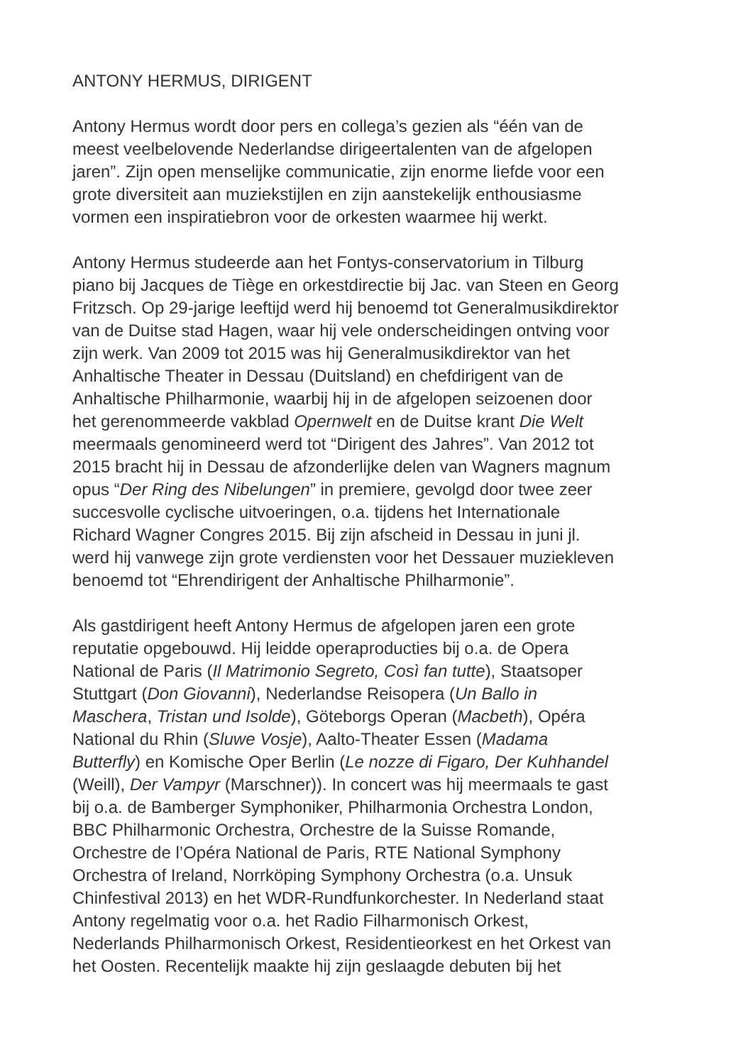ANTONY HERMUS, DIRIGENT
Antony Hermus wordt door pers en collega’s gezien als “één van de
meest veelbelovende Nederlandse dirigeertalenten van de afgelopen
jaren”. Zijn open menselijke communicatie, zijn enorme liefde voor een
grote diversiteit aan muziekstijlen en zijn aanstekelijk enthousiasme
vormen een inspiratiebron voor de orkesten waarmee hij werkt.
Antony Hermus studeerde aan het Fontys-conservatorium in Tilburg
piano bij Jacques de Tiège en orkestdirectie bij Jac. van Steen en Georg
Fritzsch. Op 29-jarige leeftijd werd hij benoemd tot Generalmusikdirektor
van de Duitse stad Hagen, waar hij vele onderscheidingen ontving voor
zijn werk. Van 2009 tot 2015 was hij Generalmusikdirektor van het
Anhaltische Theater in Dessau (Duitsland) en chefdirigent van de
Anhaltische Philharmonie, waarbij hij in de afgelopen seizoenen door
het gerenommeerde vakblad Opernwelt en de Duitse krant Die Welt
meermaals genomineerd werd tot “Dirigent des Jahres”. Van 2012 tot
2015 bracht hij in Dessau de afzonderlijke delen van Wagners magnum
opus “Der Ring des Nibelungen” in premiere, gevolgd door twee zeer
succesvolle cyclische uitvoeringen, o.a. tijdens het Internationale
Richard Wagner Congres 2015. Bij zijn afscheid in Dessau in juni jl.
werd hij vanwege zijn grote verdiensten voor het Dessauer muziekleven
benoemd tot “Ehrendirigent der Anhaltische Philharmonie”.
Als gastdirigent heeft Antony Hermus de afgelopen jaren een grote
reputatie opgebouwd. Hij leidde operaproducties bij o.a. de Opera
National de Paris (Il Matrimonio Segreto, Così fan tutte), Staatsoper
Stuttgart (Don Giovanni), Nederlandse Reisopera (Un Ballo in
Maschera, Tristan und Isolde), Göteborgs Operan (Macbeth), Opéra
National du Rhin (Sluwe Vosje), Aalto-Theater Essen (Madama
Butterfly) en Komische Oper Berlin (Le nozze di Figaro, Der Kuhhandel
(Weill), Der Vampyr (Marschner)). In concert was hij meermaals te gast
bij o.a. de Bamberger Symphoniker, Philharmonia Orchestra London,
BBC Philharmonic Orchestra, Orchestre de la Suisse Romande,
Orchestre de l’Opéra National de Paris, RTE National Symphony
Orchestra of Ireland, Norrköping Symphony Orchestra (o.a. Unsuk
Chinfestival 2013) en het WDR-Rundfunkorchester. In Nederland staat
Antony regelmatig voor o.a. het Radio Filharmonisch Orkest,
Nederlands Philharmonisch Orkest, Residentieorkest en het Orkest van
het Oosten. Recentelijk maakte hij zijn geslaagde debuten bij het